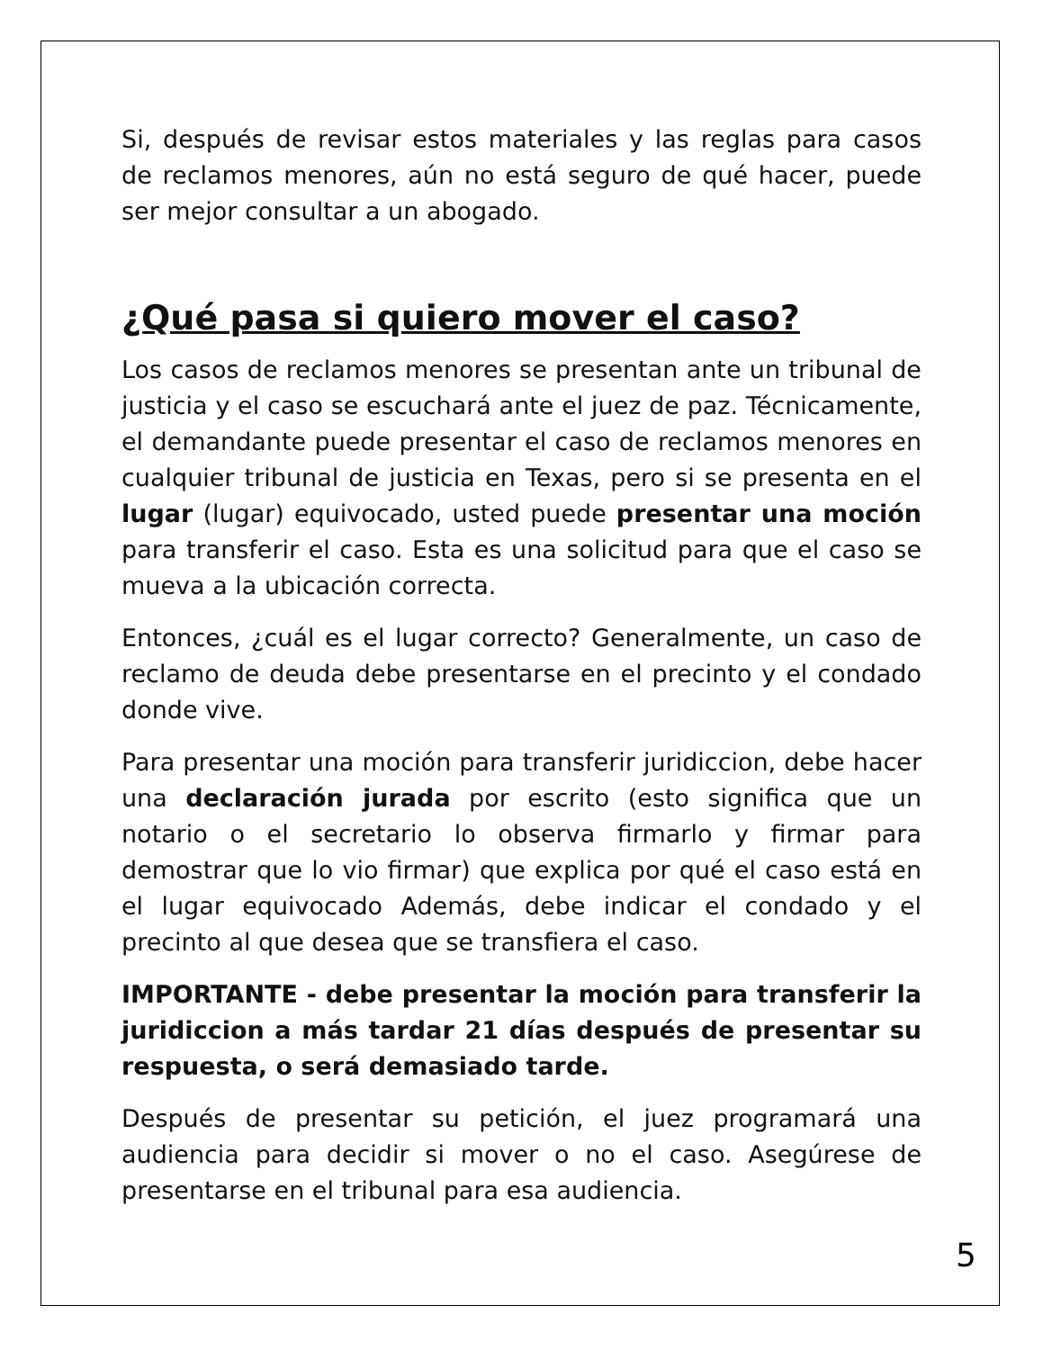Si, después de revisar estos materiales y las reglas para casos de reclamos menores, aún no está seguro de qué hacer, puede ser mejor consultar a un abogado.
¿Qué pasa si quiero mover el caso?
Los casos de reclamos menores se presentan ante un tribunal de justicia y el caso se escuchará ante el juez de paz. Técnicamente, el demandante puede presentar el caso de reclamos menores en cualquier tribunal de justicia en Texas, pero si se presenta en el lugar (lugar) equivocado, usted puede presentar una moción para transferir el caso. Esta es una solicitud para que el caso se mueva a la ubicación correcta.
Entonces, ¿cuál es el lugar correcto? Generalmente, un caso de reclamo de deuda debe presentarse en el precinto y el condado donde vive.
Para presentar una moción para transferir juridiccion, debe hacer una declaración jurada por escrito (esto significa que un notario o el secretario lo observa firmarlo y firmar para demostrar que lo vio firmar) que explica por qué el caso está en el lugar equivocado Además, debe indicar el condado y el precinto al que desea que se transfiera el caso.
IMPORTANTE - debe presentar la moción para transferir la juridiccion a más tardar 21 días después de presentar su respuesta, o será demasiado tarde.
Después de presentar su petición, el juez programará una audiencia para decidir si mover o no el caso. Asegúrese de presentarse en el tribunal para esa audiencia.
5